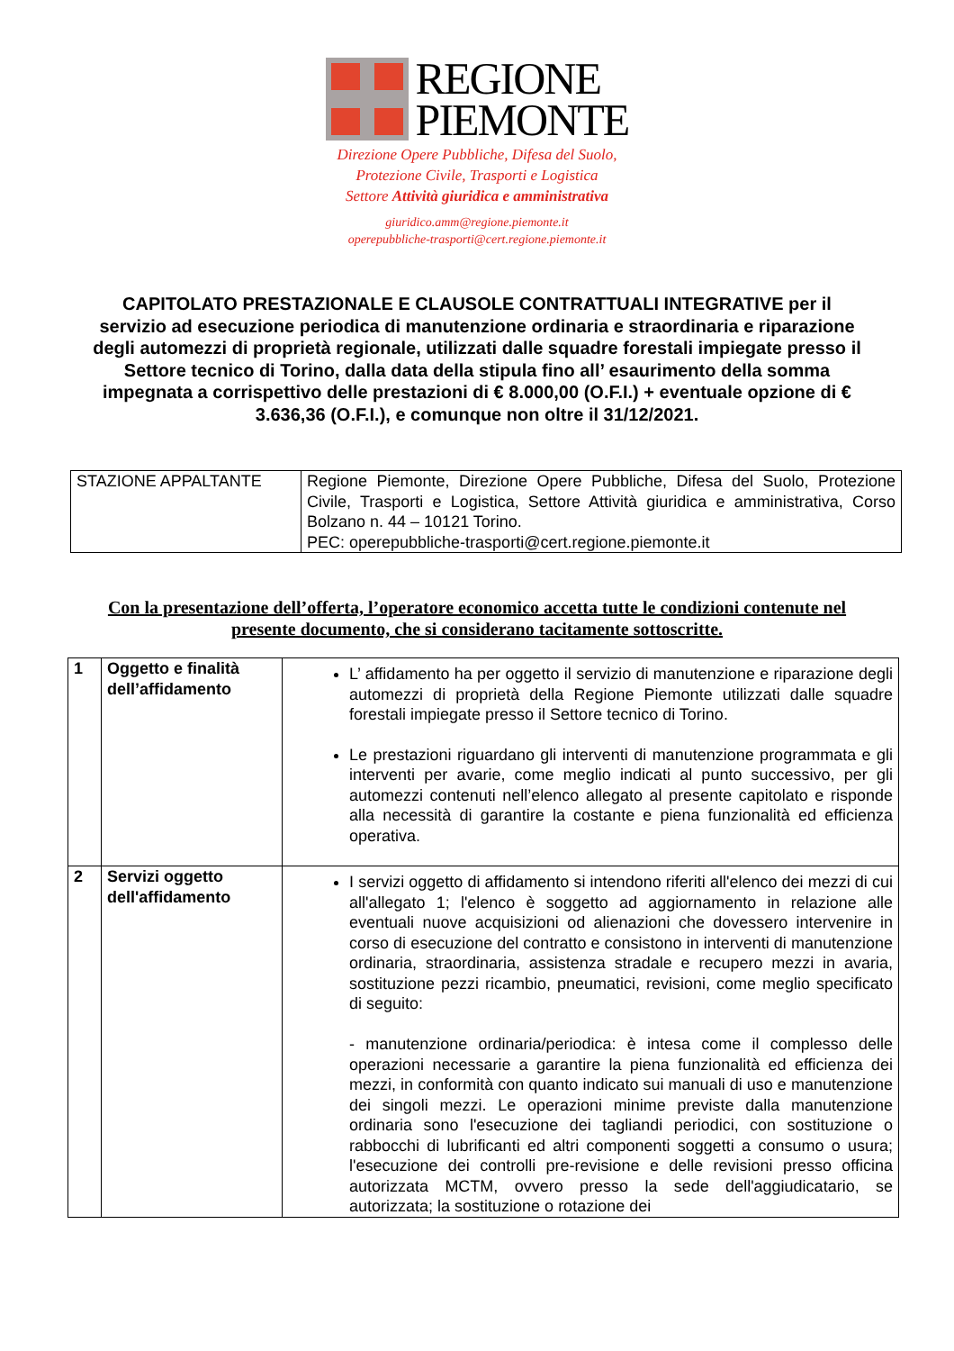REGIONE
PIEMONTE
Direzione Opere Pubbliche, Difesa del Suolo,
Protezione Civile, Trasporti e Logistica
Settore Attività giuridica e amministrativa
giuridico.amm@regione.piemonte.it
operepubbliche-trasporti@cert.regione.piemonte.it
CAPITOLATO PRESTAZIONALE E CLAUSOLE CONTRATTUALI INTEGRATIVE per il servizio ad esecuzione periodica di manutenzione ordinaria e straordinaria e riparazione degli automezzi di proprietà regionale, utilizzati dalle squadre forestali impiegate presso il Settore tecnico di Torino, dalla data della stipula fino all’ esaurimento della somma impegnata a corrispettivo delle prestazioni di € 8.000,00 (O.F.I.) + eventuale opzione di € 3.636,36 (O.F.I.), e comunque non oltre il 31/12/2021.
| STAZIONE APPALTANTE | Regione Piemonte, Direzione Opere Pubbliche, Difesa del Suolo, Protezione Civile, Trasporti e Logistica, Settore Attività giuridica e amministrativa, Corso Bolzano n. 44 – 10121 Torino. PEC: operepubbliche-trasporti@cert.regione.piemonte.it |
Con la presentazione dell’offerta, l’operatore economico accetta tutte le condizioni contenute nel presente documento, che si considerano tacitamente sottoscritte.
| 1 | Oggetto e finalità dell’affidamento | L’ affidamento ha per oggetto il servizio di manutenzione e riparazione degli automezzi di proprietà della Regione Piemonte utilizzati dalle squadre forestali impiegate presso il Settore tecnico di Torino. Le prestazioni riguardano gli interventi di manutenzione programmata e gli interventi per avarie, come meglio indicati al punto successivo, per gli automezzi contenuti nell’elenco allegato al presente capitolato e risponde alla necessità di garantire la costante e piena funzionalità ed efficienza operativa. |
| 2 | Servizi oggetto dell'affidamento | I servizi oggetto di affidamento si intendono riferiti all'elenco dei mezzi di cui all'allegato 1; l'elenco è soggetto ad aggiornamento in relazione alle eventuali nuove acquisizioni od alienazioni che dovessero intervenire in corso di esecuzione del contratto e consistono in interventi di manutenzione ordinaria, straordinaria, assistenza stradale e recupero mezzi in avaria, sostituzione pezzi ricambio, pneumatici, revisioni, come meglio specificato di seguito: - manutenzione ordinaria/periodica: è intesa come il complesso delle operazioni necessarie a garantire la piena funzionalità ed efficienza dei mezzi, in conformità con quanto indicato sui manuali di uso e manutenzione dei singoli mezzi. Le operazioni minime previste dalla manutenzione ordinaria sono l'esecuzione dei tagliandi periodici, con sostituzione o rabbocchi di lubrificanti ed altri componenti soggetti a consumo o usura; l'esecuzione dei controlli pre-revisione e delle revisioni presso officina autorizzata MCTM, ovvero presso la sede dell'aggiudicatario, se autorizzata; la sostituzione o rotazione dei |